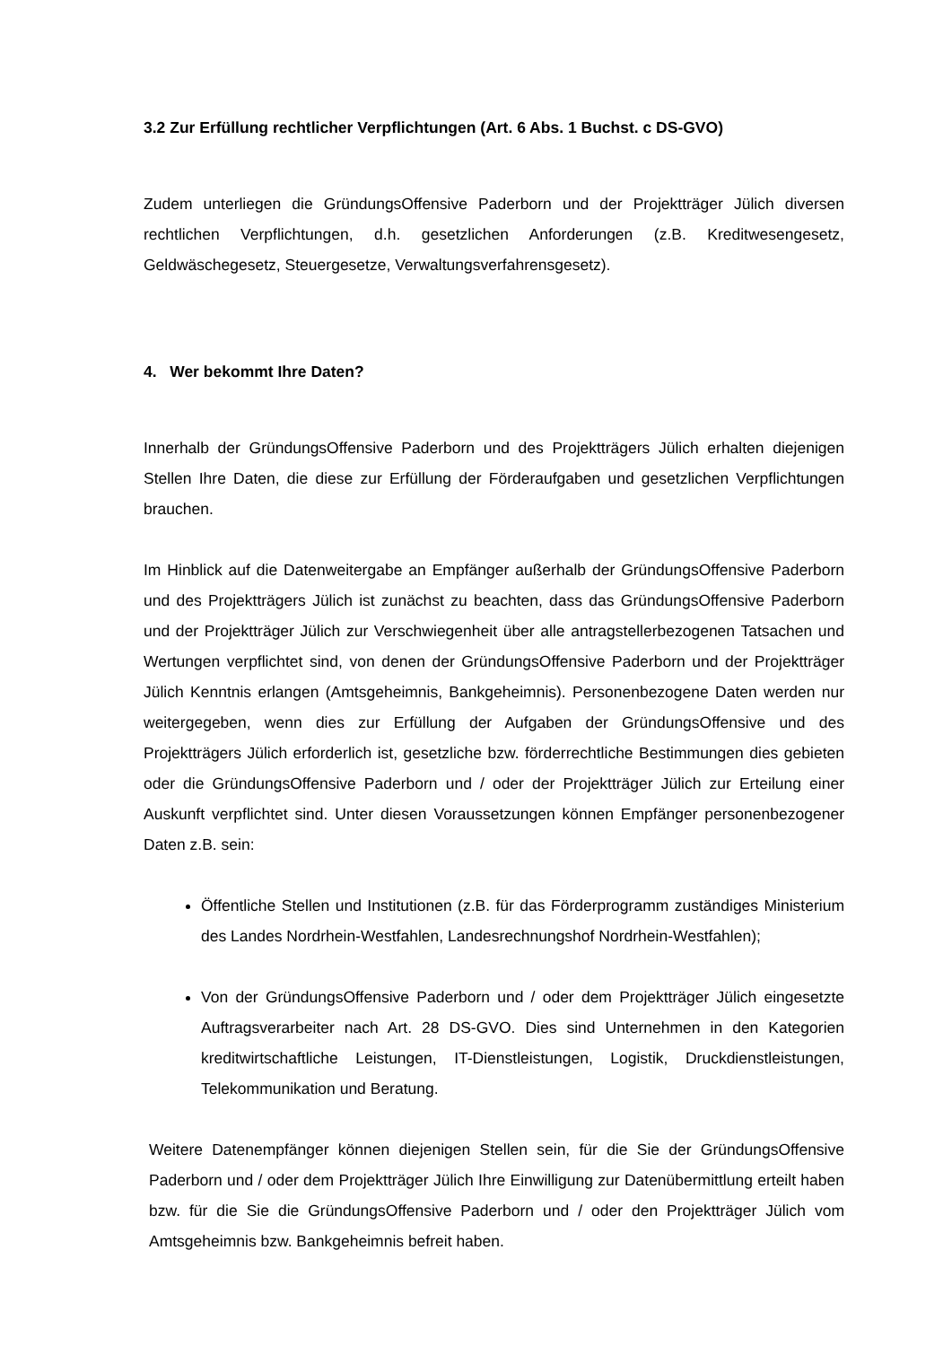3.2 Zur Erfüllung rechtlicher Verpflichtungen (Art. 6 Abs. 1 Buchst. c DS-GVO)
Zudem unterliegen die GründungsOffensive Paderborn und der Projektträger Jülich diversen rechtlichen Verpflichtungen, d.h. gesetzlichen Anforderungen (z.B. Kreditwesengesetz, Geldwäschegesetz, Steuergesetze, Verwaltungsverfahrensgesetz).
4. Wer bekommt Ihre Daten?
Innerhalb der GründungsOffensive Paderborn und des Projektträgers Jülich erhalten diejenigen Stellen Ihre Daten, die diese zur Erfüllung der Förderaufgaben und gesetzlichen Verpflichtungen brauchen.
Im Hinblick auf die Datenweitergabe an Empfänger außerhalb der GründungsOffensive Paderborn und des Projektträgers Jülich ist zunächst zu beachten, dass das GründungsOffensive Paderborn und der Projektträger Jülich zur Verschwiegenheit über alle antragstellerbezogenen Tatsachen und Wertungen verpflichtet sind, von denen der GründungsOffensive Paderborn und der Projektträger Jülich Kenntnis erlangen (Amtsgeheimnis, Bankgeheimnis). Personenbezogene Daten werden nur weitergegeben, wenn dies zur Erfüllung der Aufgaben der GründungsOffensive und des Projektträgers Jülich erforderlich ist, gesetzliche bzw. förderrechtliche Bestimmungen dies gebieten oder die GründungsOffensive Paderborn und / oder der Projektträger Jülich zur Erteilung einer Auskunft verpflichtet sind. Unter diesen Voraussetzungen können Empfänger personenbezogener Daten z.B. sein:
Öffentliche Stellen und Institutionen (z.B. für das Förderprogramm zuständiges Ministerium des Landes Nordrhein-Westfahlen, Landesrechnungshof Nordrhein-Westfahlen);
Von der GründungsOffensive Paderborn und / oder dem Projektträger Jülich eingesetzte Auftragsverarbeiter nach Art. 28 DS-GVO. Dies sind Unternehmen in den Kategorien kreditwirtschaftliche Leistungen, IT-Dienstleistungen, Logistik, Druckdienstleistungen, Telekommunikation und Beratung.
Weitere Datenempfänger können diejenigen Stellen sein, für die Sie der GründungsOffensive Paderborn und / oder dem Projektträger Jülich Ihre Einwilligung zur Datenübermittlung erteilt haben bzw. für die Sie die GründungsOffensive Paderborn und / oder den Projektträger Jülich vom Amtsgeheimnis bzw. Bankgeheimnis befreit haben.